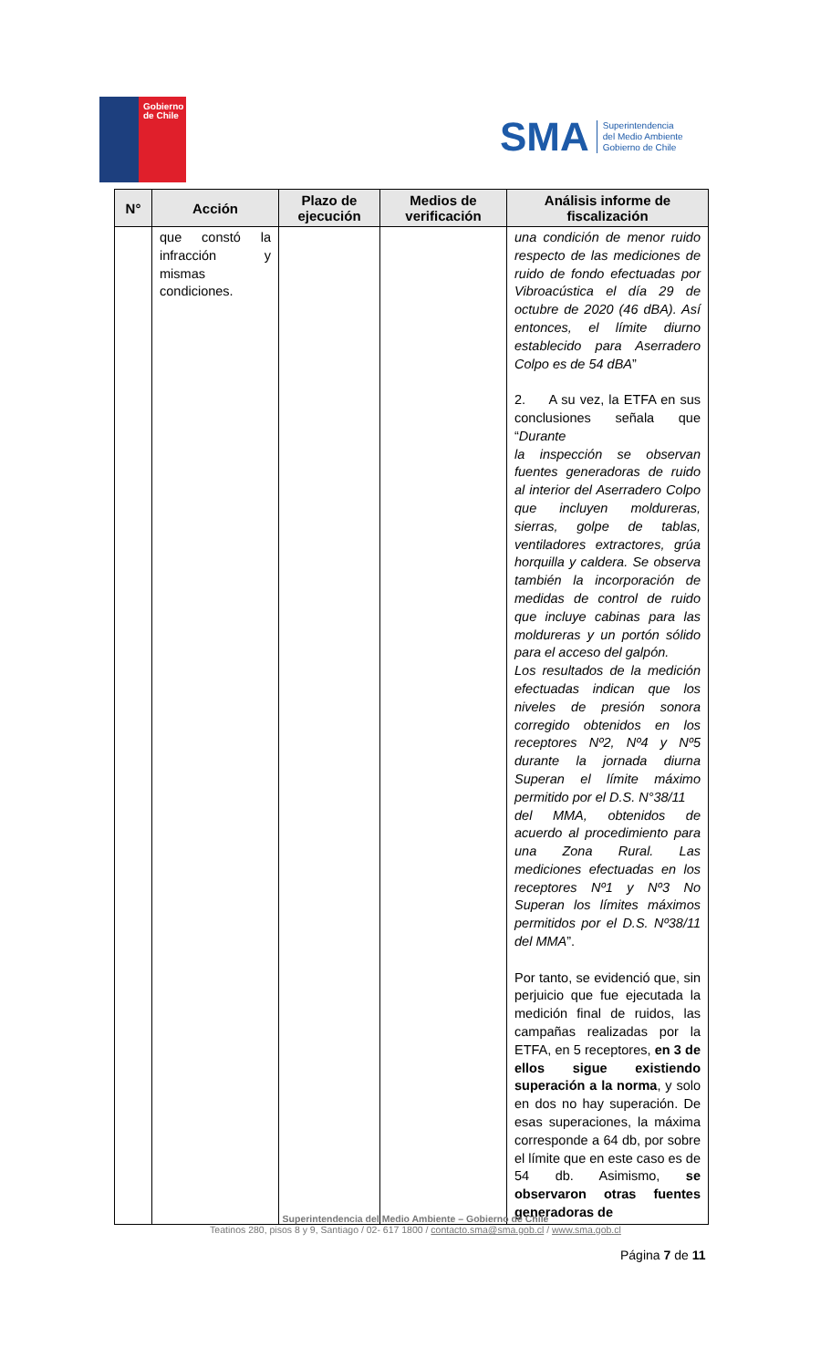Gobierno
de Chile
SMA Superintendencia
del Medio Ambiente
Gobierno de Chile
| N° | Acción | Plazo de ejecución | Medios de verificación | Análisis informe de fiscalización |
| --- | --- | --- | --- | --- |
| | que constó la infracción y mismas condiciones. | | | una condición de menor ruido respecto de las mediciones de ruido de fondo efectuadas por Vibroacústica el día 29 de octubre de 2020 (46 dBA). Así entonces, el límite diurno establecido para Aserradero Colpo es de 54 dBA ” 2. A su vez, la ETFA en sus conclusiones señala que “ Durante la inspección se observan fuentes generadoras de ruido al interior del Aserradero Colpo que incluyen moldureras, sierras, golpe de tablas, ventiladores extractores, grúa horquilla y caldera. Se observa también la incorporación de medidas de control de ruido que incluye cabinas para las moldureras y un portón sólido para el acceso del galpón. Los resultados de la medición efectuadas indican que los niveles de presión sonora corregido obtenidos en los receptores Nº2, Nº4 y Nº5 durante la jornada diurna Superan el límite máximo permitido por el D.S. N°38/11 del MMA, obtenidos de acuerdo al procedimiento para una Zona Rural. Las mediciones efectuadas en los receptores Nº1 y Nº3 No Superan los límites máximos permitidos por el D.S. Nº38/11 del MMA ”. Por tanto, se evidenció que, sin perjuicio que fue ejecutada la medición final de ruidos, las campañas realizadas por la ETFA, en 5 receptores, en 3 de ellos sigue existiendo superación a la norma , y solo en dos no hay superación. De esas superaciones, la máxima corresponde a 64 db, por sobre el límite que en este caso es de 54 db. Asimismo, se observaron otras fuentes generadoras de |
Superintendencia del Medio Ambiente – Gobierno de Chile
Teatinos 280, pisos 8 y 9, Santiago / 02- 617 1800 / contacto.sma@sma.gob.cl / www.sma.gob.cl
Página 7 de 11